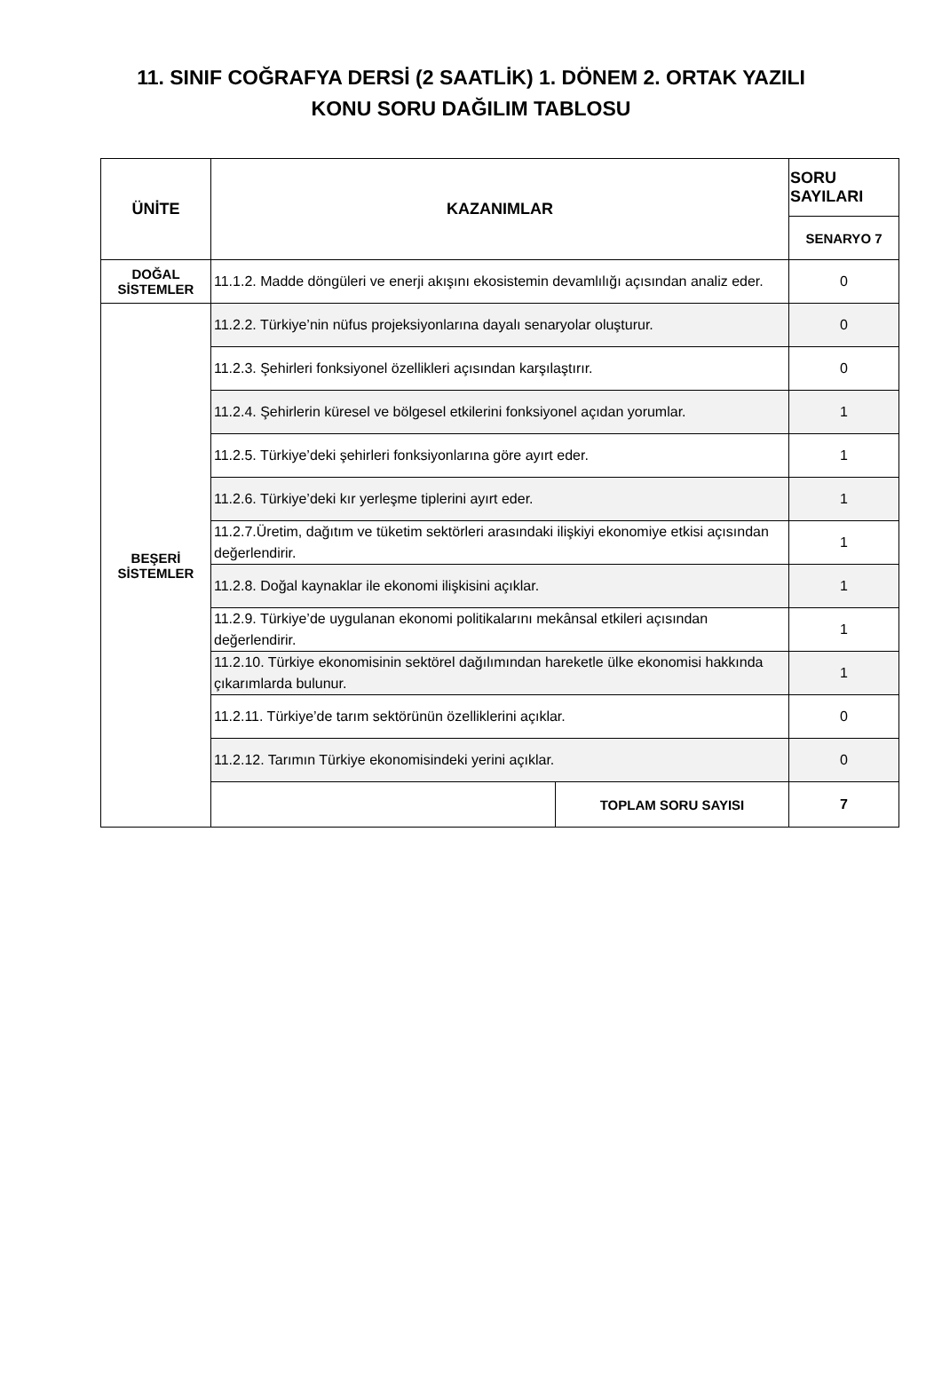11. SINIF COĞRAFYA DERSİ (2 SAATLİK) 1. DÖNEM 2. ORTAK YAZILI
KONU SORU DAĞILIM TABLOSU
| ÜNİTE | KAZANIMLAR | | SORU SAYILARI |
| --- | --- | --- | --- |
| | | | SENARYO 7 |
| DOĞAL SİSTEMLER | 11.1.2. Madde döngüleri ve enerji akışını ekosistemin devamlılığı açısından analiz eder. | | 0 |
| BEŞERİ SİSTEMLER | 11.2.2. Türkiye’nin nüfus projeksiyonlarına dayalı senaryolar oluşturur. | | 0 |
| | 11.2.3. Şehirleri fonksiyonel özellikleri açısından karşılaştırır. | | 0 |
| | 11.2.4. Şehirlerin küresel ve bölgesel etkilerini fonksiyonel açıdan yorumlar. | | 1 |
| | 11.2.5. Türkiye’deki şehirleri fonksiyonlarına göre ayırt eder. | | 1 |
| | 11.2.6. Türkiye’deki kır yerleşme tiplerini ayırt eder. | | 1 |
| | 11.2.7.Üretim, dağıtım ve tüketim sektörleri arasındaki ilişkiyi ekonomiye etkisi açısından değerlendirir. | | 1 |
| | 11.2.8. Doğal kaynaklar ile ekonomi ilişkisini açıklar. | | 1 |
| | 11.2.9. Türkiye’de uygulanan ekonomi politikalarını mekânsal etkileri açısından değerlendirir. | | 1 |
| | 11.2.10. Türkiye ekonomisinin sektörel dağılımından hareketle ülke ekonomisi hakkında çıkarımlarda bulunur. | | 1 |
| | 11.2.11. Türkiye’de tarım sektörünün özelliklerini açıklar. | | 0 |
| | 11.2.12. Tarımın Türkiye ekonomisindeki yerini açıklar. | | 0 |
| | | TOPLAM SORU SAYISI | 7 |